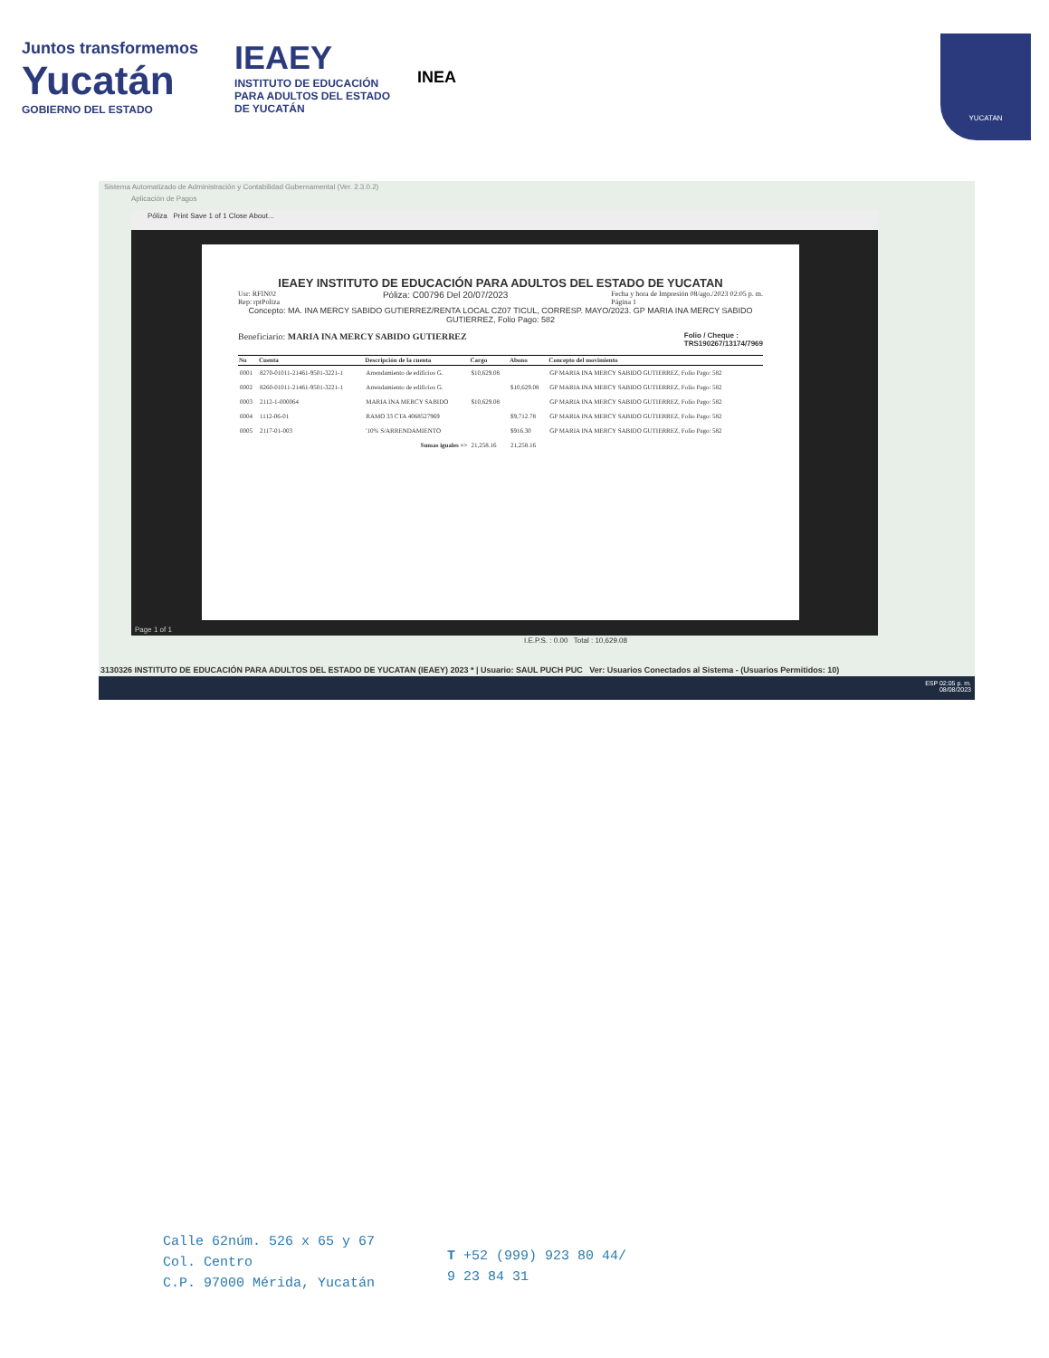Juntos transformemos
Yucatán
GOBIERNO DEL ESTADO
IEAEY
INSTITUTO DE EDUCACIÓN
PARA ADULTOS DEL ESTADO
DE YUCATÁN
INEA
YUCATAN
Sistema Automatizado de Administración y Contabilidad Gubernamental (Ver. 2.3.0.2)
Aplicación de Pagos
Póliza Print Save 1 of 1 Close About...
IEAEY INSTITUTO DE EDUCACIÓN PARA ADULTOS DEL ESTADO DE YUCATAN
Usr: RFIN02
Rep: rptPoliza Póliza: C00796 Del 20/07/2023 Fecha y hora de Impresión 08/ago./2023 02:05 p. m.
Página 1
Concepto: MA. INA MERCY SABIDO GUTIERREZ/RENTA LOCAL CZ07 TICUL, CORRESP. MAYO/2023. GP MARIA INA MERCY SABIDO GUTIERREZ, Folio Pago: 582
Beneficiario: MARIA INA MERCY SABIDO GUTIERREZ Folio / Cheque :
TRS190267/13174/7969
| No | Cuenta | Descripción de la cuenta | Cargo | Abono | Concepto del movimiento |
| --- | --- | --- | --- | --- | --- |
| 0001 | 8270-01011-21461-9501-3221-1 | Arrendamiento de edificios G. | $10,629.08 | | GP MARIA INA MERCY SABIDO GUTIERREZ, Folio Pago: 582 |
| 0002 | 8260-01011-21461-9501-3221-1 | Arrendamiento de edificios G. | | $10,629.08 | GP MARIA INA MERCY SABIDO GUTIERREZ, Folio Pago: 582 |
| 0003 | 2112-1-000064 | MARIA INA MERCY SABIDO | $10,629.08 | | GP MARIA INA MERCY SABIDO GUTIERREZ, Folio Pago: 582 |
| 0004 | 1112-06-01 | RAMO 33 CTA 4068527969 | | $9,712.78 | GP MARIA INA MERCY SABIDO GUTIERREZ, Folio Pago: 582 |
| 0005 | 2117-01-003 | '10% S/ARRENDAMIENTO | | $916.30 | GP MARIA INA MERCY SABIDO GUTIERREZ, Folio Pago: 582 |
| Sumas iguales => | | | 21,258.16 | 21,258.16 | |
Page 1 of 1
I.E.P.S. : 0.00 Total : 10,629.08
3130326 INSTITUTO DE EDUCACIÓN PARA ADULTOS DEL ESTADO DE YUCATAN (IEAEY) 2023 * | Usuario: SAUL PUCH PUC Ver: Usuarios Conectados al Sistema - (Usuarios Permitidos: 10)
ESP 02:05 p. m.
08/08/2023
Calle 62núm. 526 x 65 y 67
Col. Centro
C.P. 97000 Mérida, Yucatán
T +52 (999) 923 80 44/
9 23 84 31